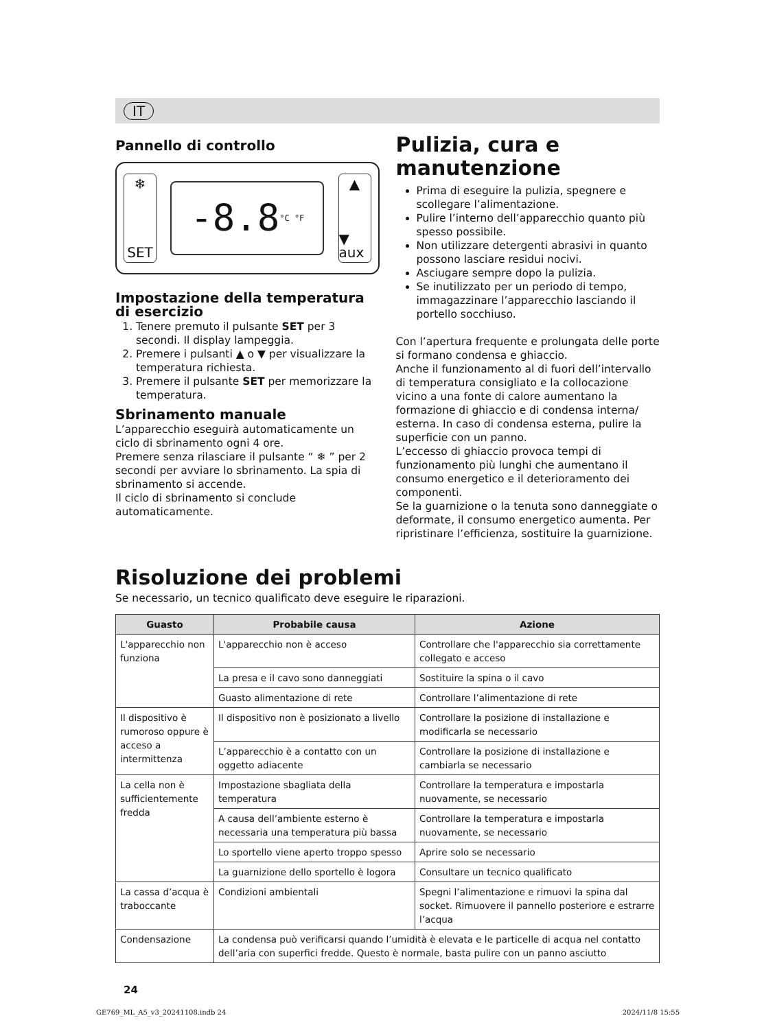IT
Pannello di controllo
❄
SET
-8.8 °C °F
▲
▼ aux
Impostazione della temperatura di esercizio
1. Tenere premuto il pulsante SET per 3 secondi. Il display lampeggia.
2. Premere i pulsanti ▲ o ▼ per visualizzare la temperatura richiesta.
3. Premere il pulsante SET per memorizzare la temperatura.
Sbrinamento manuale
L’apparecchio eseguirà automaticamente un ciclo di sbrinamento ogni 4 ore.
Premere senza rilasciare il pulsante “ ❄ ” per 2 secondi per avviare lo sbrinamento. La spia di sbrinamento si accende.
Il ciclo di sbrinamento si conclude automaticamente.
Pulizia, cura e manutenzione
Prima di eseguire la pulizia, spegnere e scollegare l’alimentazione.
Pulire l’interno dell’apparecchio quanto più spesso possibile.
Non utilizzare detergenti abrasivi in quanto possono lasciare residui nocivi.
Asciugare sempre dopo la pulizia.
Se inutilizzato per un periodo di tempo, immagazzinare l’apparecchio lasciando il portello socchiuso.
Con l’apertura frequente e prolungata delle porte si formano condensa e ghiaccio.
Anche il funzionamento al di fuori dell’intervallo di temperatura consigliato e la collocazione vicino a una fonte di calore aumentano la formazione di ghiaccio e di condensa interna/ esterna. In caso di condensa esterna, pulire la superficie con un panno.
L’eccesso di ghiaccio provoca tempi di funzionamento più lunghi che aumentano il consumo energetico e il deterioramento dei componenti.
Se la guarnizione o la tenuta sono danneggiate o deformate, il consumo energetico aumenta. Per ripristinare l’efficienza, sostituire la guarnizione.
Risoluzione dei problemi
Se necessario, un tecnico qualificato deve eseguire le riparazioni.
| Guasto | Probabile causa | Azione |
| --- | --- | --- |
| L'apparecchio non funziona | L'apparecchio non è acceso | Controllare che l'apparecchio sia correttamente collegato e acceso |
| | La presa e il cavo sono danneggiati | Sostituire la spina o il cavo |
| | Guasto alimentazione di rete | Controllare l’alimentazione di rete |
| Il dispositivo è rumoroso oppure è acceso a intermittenza | Il dispositivo non è posizionato a livello | Controllare la posizione di installazione e modificarla se necessario |
| | L’apparecchio è a contatto con un oggetto adiacente | Controllare la posizione di installazione e cambiarla se necessario |
| La cella non è sufficientemente fredda | Impostazione sbagliata della temperatura | Controllare la temperatura e impostarla nuovamente, se necessario |
| | A causa dell’ambiente esterno è necessaria una temperatura più bassa | Controllare la temperatura e impostarla nuovamente, se necessario |
| | Lo sportello viene aperto troppo spesso | Aprire solo se necessario |
| | La guarnizione dello sportello è logora | Consultare un tecnico qualificato |
| La cassa d’acqua è traboccante | Condizioni ambientali | Spegni l’alimentazione e rimuovi la spina dal socket. Rimuovere il pannello posteriore e estrarre l’acqua |
| Condensazione | La condensa può verificarsi quando l’umidità è elevata e le particelle di acqua nel contatto dell’aria con superfici fredde. Questo è normale, basta pulire con un panno asciutto | |
24
GE769_ML_A5_v3_20241108.indb 24 2024/11/8 15:55